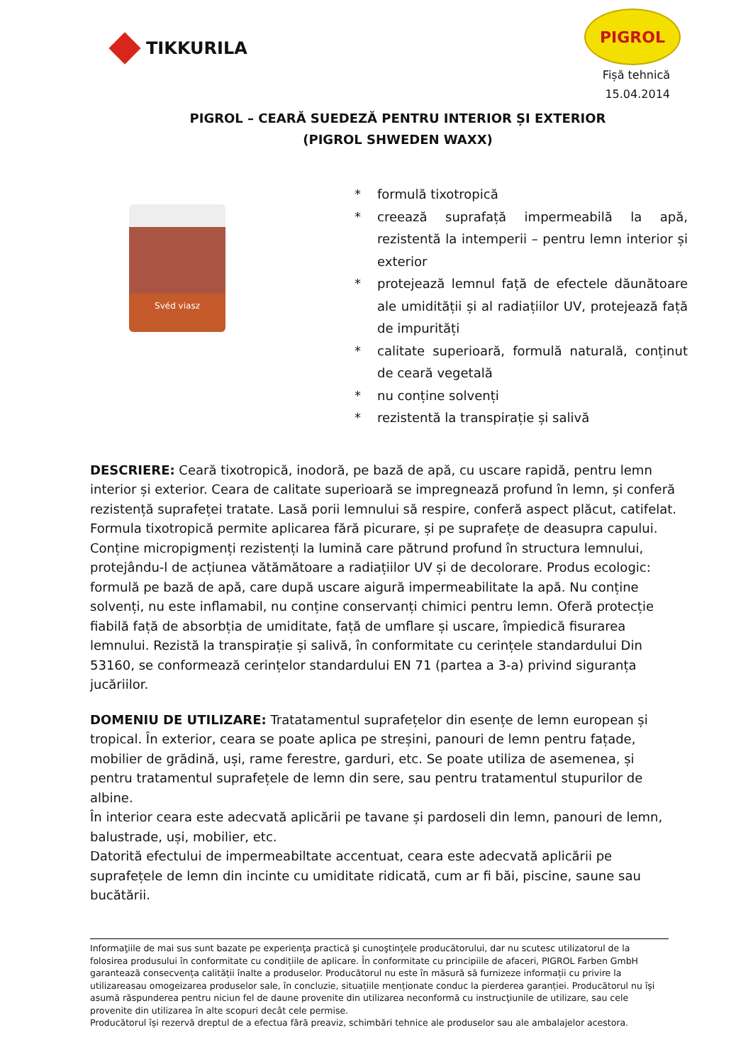TIKKURILA
PIGROL
Fișă tehnică
15.04.2014
PIGROL – CEARĂ SUEDEZĂ PENTRU INTERIOR ȘI EXTERIOR
(PIGROL SHWEDEN WAXX)
Svéd viasz
* formulă tixotropică
* creează suprafață impermeabilă la apă, rezistentă la intemperii – pentru lemn interior și exterior
* protejează lemnul față de efectele dăunătoare ale umidității și al radiațiilor UV, protejează față de impurități
* calitate superioară, formulă naturală, conținut de ceară vegetală
* nu conține solvenți
* rezistentă la transpirație și salivă
DESCRIERE: Ceară tixotropică, inodoră, pe bază de apă, cu uscare rapidă, pentru lemn interior și exterior. Ceara de calitate superioară se impregnează profund în lemn, și conferă rezistență suprafeței tratate. Lasă porii lemnului să respire, conferă aspect plăcut, catifelat. Formula tixotropică permite aplicarea fără picurare, și pe suprafețe de deasupra capului. Conține micropigmenți rezistenți la lumină care pătrund profund în structura lemnului, protejându-l de acțiunea vătămătoare a radiațiilor UV și de decolorare. Produs ecologic: formulă pe bază de apă, care după uscare aigură impermeabilitate la apă. Nu conține solvenți, nu este inflamabil, nu conține conservanți chimici pentru lemn. Oferă protecție fiabilă față de absorbția de umiditate, față de umflare și uscare, împiedică fisurarea lemnului. Rezistă la transpirație și salivă, în conformitate cu cerințele standardului Din 53160, se conformează cerințelor standardului EN 71 (partea a 3-a) privind siguranța jucăriilor.
DOMENIU DE UTILIZARE: Tratatamentul suprafețelor din esențe de lemn european și tropical. În exterior, ceara se poate aplica pe streșini, panouri de lemn pentru fațade, mobilier de grădină, uși, rame ferestre, garduri, etc. Se poate utiliza de asemenea, și pentru tratamentul suprafețele de lemn din sere, sau pentru tratamentul stupurilor de albine.
În interior ceara este adecvată aplicării pe tavane și pardoseli din lemn, panouri de lemn, balustrade, uși, mobilier, etc.
Datorită efectului de impermeabiltate accentuat, ceara este adecvată aplicării pe suprafețele de lemn din incinte cu umiditate ridicată, cum ar fi băi, piscine, saune sau bucătării.
Informaţiile de mai sus sunt bazate pe experienţa practică şi cunoştinţele producătorului, dar nu scutesc utilizatorul de la folosirea produsului în conformitate cu condițiile de aplicare. În conformitate cu principiile de afaceri, PIGROL Farben GmbH garantează consecvența calității înalte a produselor. Producătorul nu este în măsură să furnizeze informații cu privire la utilizareasau omogeizarea produselor sale, în concluzie, situațiile menționate conduc la pierderea garanției. Producătorul nu își asumă răspunderea pentru niciun fel de daune provenite din utilizarea neconformă cu instrucţiunile de utilizare, sau cele provenite din utilizarea în alte scopuri decât cele permise.
Producătorul își rezervă dreptul de a efectua fără preaviz, schimbări tehnice ale produselor sau ale ambalajelor acestora.